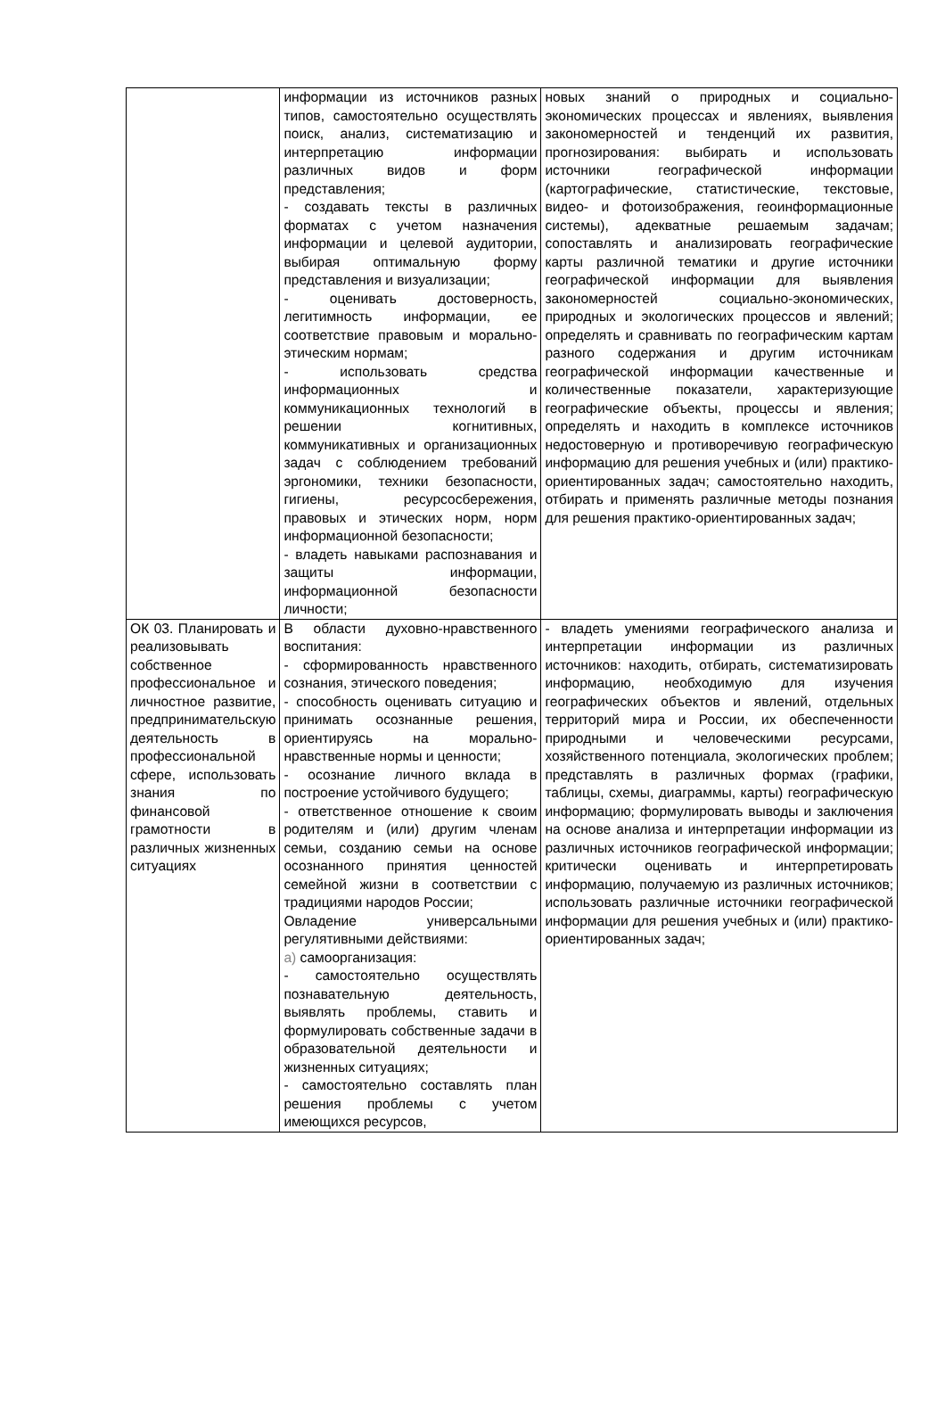| | информации из источников разных типов, самостоятельно осуществлять поиск, анализ, систематизацию и интерпретацию информации различных видов и форм представления; - создавать тексты в различных форматах с учетом назначения информации и целевой аудитории, выбирая оптимальную форму представления и визуализации; - оценивать достоверность, легитимность информации, ее соответствие правовым и морально-этическим нормам; - использовать средства информационных и коммуникационных технологий в решении когнитивных, коммуникативных и организационных задач с соблюдением требований эргономики, техники безопасности, гигиены, ресурсосбережения, правовых и этических норм, норм информационной безопасности; - владеть навыками распознавания и защиты информации, информационной безопасности личности; | новых знаний о природных и социально-экономических процессах и явлениях, выявления закономерностей и тенденций их развития, прогнозирования: выбирать и использовать источники географической информации (картографические, статистические, текстовые, видео- и фотоизображения, геоинформационные системы), адекватные решаемым задачам; сопоставлять и анализировать географические карты различной тематики и другие источники географической информации для выявления закономерностей социально-экономических, природных и экологических процессов и явлений; определять и сравнивать по географическим картам разного содержания и другим источникам географической информации качественные и количественные показатели, характеризующие географические объекты, процессы и явления; определять и находить в комплексе источников недостоверную и противоречивую географическую информацию для решения учебных и (или) практико-ориентированных задач; самостоятельно находить, отбирать и применять различные методы познания для решения практико-ориентированных задач; |
| ОК 03. Планировать и реализовывать собственное профессиональное и личностное развитие, предпринимательскую деятельность в профессиональной сфере, использовать знания по финансовой грамотности в различных жизненных ситуациях | В области духовно-нравственного воспитания: - сформированность нравственного сознания, этического поведения; - способность оценивать ситуацию и принимать осознанные решения, ориентируясь на морально-нравственные нормы и ценности; - осознание личного вклада в построение устойчивого будущего; - ответственное отношение к своим родителям и (или) другим членам семьи, созданию семьи на основе осознанного принятия ценностей семейной жизни в соответствии с традициями народов России; Овладение универсальными регулятивными действиями: а) самоорганизация: - самостоятельно осуществлять познавательную деятельность, выявлять проблемы, ставить и формулировать собственные задачи в образовательной деятельности и жизненных ситуациях; - самостоятельно составлять план решения проблемы с учетом имеющихся ресурсов, | - владеть умениями географического анализа и интерпретации информации из различных источников: находить, отбирать, систематизировать информацию, необходимую для изучения географических объектов и явлений, отдельных территорий мира и России, их обеспеченности природными и человеческими ресурсами, хозяйственного потенциала, экологических проблем; представлять в различных формах (графики, таблицы, схемы, диаграммы, карты) географическую информацию; формулировать выводы и заключения на основе анализа и интерпретации информации из различных источников географической информации; критически оценивать и интерпретировать информацию, получаемую из различных источников; использовать различные источники географической информации для решения учебных и (или) практико-ориентированных задач; |